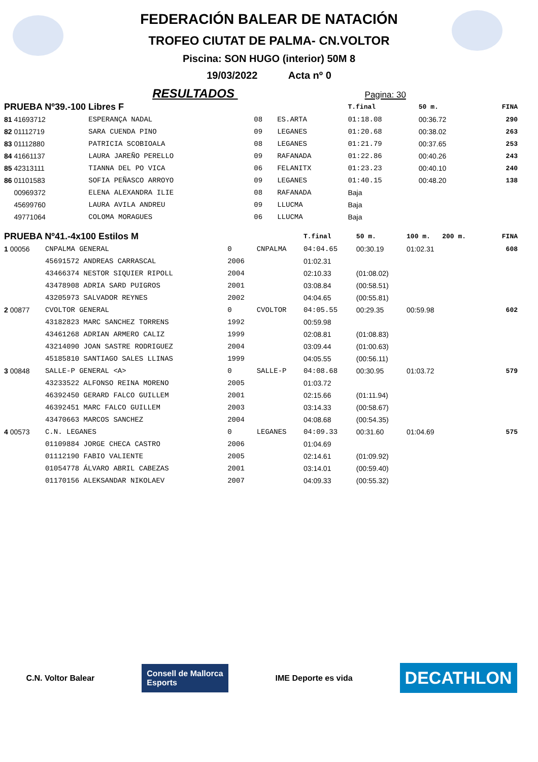FEDERACIÓN BALEAR DE NATACIÓN
TROFEO CIUTAT DE PALMA- CN.VOLTOR
Piscina: SON HUGO (interior) 50M 8
19/03/2022 Acta nº 0
RESULTADOS Pagina: 30
| PRUEBA Nº39.-100 Libres F | | | | T.final | 50 m. | | FINA |
| --- | --- | --- | --- | --- | --- | --- | --- |
| 81 41693712 | ESPERANÇA NADAL | 08 | ES.ARTA | 01:18.08 | 00:36.72 | | 290 |
| 82 01112719 | SARA CUENDA PINO | 09 | LEGANES | 01:20.68 | 00:38.02 | | 263 |
| 83 01112880 | PATRICIA SCOBIOALA | 08 | LEGANES | 01:21.79 | 00:37.65 | | 253 |
| 84 41661137 | LAURA JAREÑO PERELLO | 09 | RAFANADA | 01:22.86 | 00:40.26 | | 243 |
| 85 42313111 | TIANNA DEL PO VICA | 06 | FELANITX | 01:23.23 | 00:40.10 | | 240 |
| 86 01101583 | SOFIA PEÑASCO ARROYO | 09 | LEGANES | 01:40.15 | 00:48.20 | | 138 |
| 00969372 | ELENA ALEXANDRA ILIE | 08 | RAFANADA | Baja | | | |
| 45699760 | LAURA AVILA ANDREU | 09 | LLUCMA | Baja | | | |
| 49771064 | COLOMA MORAGUES | 06 | LLUCMA | Baja | | | |
| PRUEBA Nº41.-4x100 Estilos M | | | | T.final | 50 m. | 100 m. 200 m. | FINA |
| --- | --- | --- | --- | --- | --- | --- | --- |
| 1 00056 | CNPALMA GENERAL | 0 | CNPALMA | 04:04.65 | 00:30.19 | 01:02.31 | 608 |
| | 45691572 ANDREAS CARRASCAL | 2006 | | 01:02.31 | | | |
| | 43466374 NESTOR SIQUIER RIPOLL | 2004 | | 02:10.33 | (01:08.02) | | |
| | 43478908 ADRIA SARD PUIGROS | 2001 | | 03:08.84 | (00:58.51) | | |
| | 43205973 SALVADOR REYNES | 2002 | | 04:04.65 | (00:55.81) | | |
| 2 00877 | CVOLTOR GENERAL | 0 | CVOLTOR | 04:05.55 | 00:29.35 | 00:59.98 | 602 |
| | 43182823 MARC SANCHEZ TORRENS | 1992 | | 00:59.98 | | | |
| | 43461268 ADRIAN ARMERO CALIZ | 1999 | | 02:08.81 | (01:08.83) | | |
| | 43214090 JOAN SASTRE RODRIGUEZ | 2004 | | 03:09.44 | (01:00.63) | | |
| | 45185810 SANTIAGO SALES LLINAS | 1999 | | 04:05.55 | (00:56.11) | | |
| 3 00848 | SALLE-P GENERAL <A> | 0 | SALLE-P | 04:08.68 | 00:30.95 | 01:03.72 | 579 |
| | 43233522 ALFONSO REINA MORENO | 2005 | | 01:03.72 | | | |
| | 46392450 GERARD FALCO GUILLEM | 2001 | | 02:15.66 | (01:11.94) | | |
| | 46392451 MARC FALCO GUILLEM | 2003 | | 03:14.33 | (00:58.67) | | |
| | 43470663 MARCOS SANCHEZ | 2004 | | 04:08.68 | (00:54.35) | | |
| 4 00573 | C.N. LEGANES | 0 | LEGANES | 04:09.33 | 00:31.60 | 01:04.69 | 575 |
| | 01109884 JORGE CHECA CASTRO | 2006 | | 01:04.69 | | | |
| | 01112190 FABIO VALIENTE | 2005 | | 02:14.61 | (01:09.92) | | |
| | 01054778 ÁLVARO ABRIL CABEZAS | 2001 | | 03:14.01 | (00:59.40) | | |
| | 01170156 ALEKSANDAR NIKOLAEV | 2007 | | 04:09.33 | (00:55.32) | | |
C.N. Voltor Balear
Consell de Mallorca
Esports
IME Deporte es vida
DECATHLON